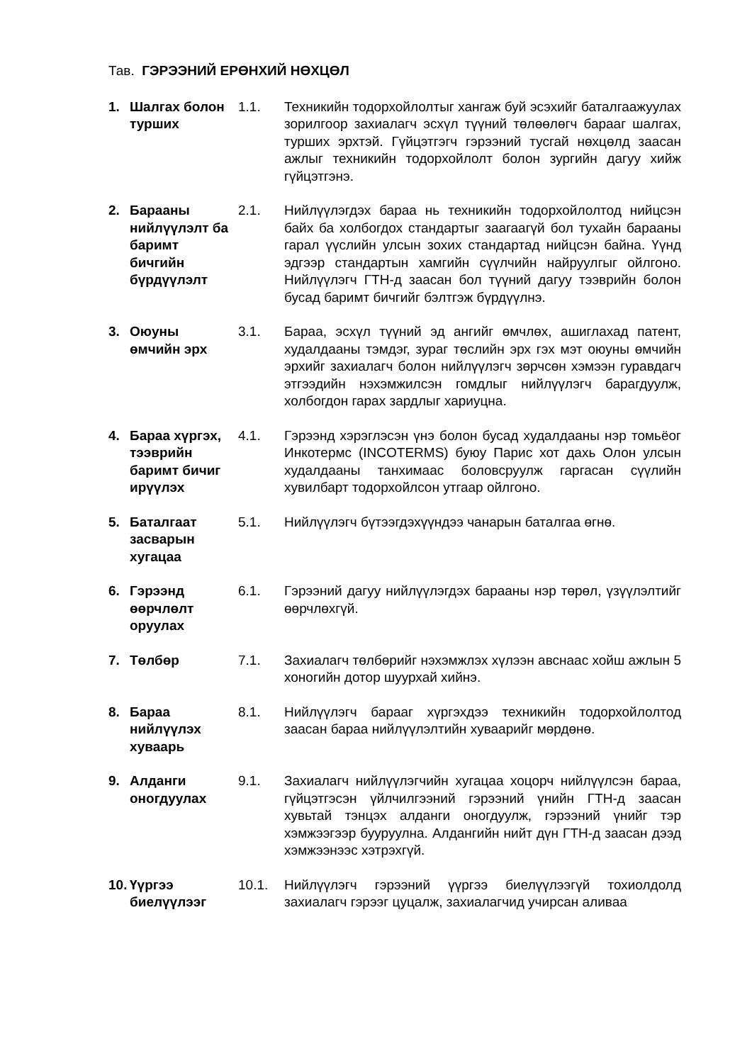Тав. ГЭРЭЭНИЙ ЕРӨНХИЙ НӨХЦӨЛ
| 1. | Шалгах болон турших | 1.1. | Техникийн тодорхойлолтыг хангаж буй эсэхийг баталгаажуулах зорилгоор захиалагч эсхүл түүний төлөөлөгч барааг шалгах, турших эрхтэй. Гүйцэтгэгч гэрээний тусгай нөхцөлд заасан ажлыг техникийн тодорхойлолт болон зургийн дагуу хийж гүйцэтгэнэ. |
| 2. | Барааны нийлүүлэлт ба баримт бичгийн бүрдүүлэлт | 2.1. | Нийлүүлэгдэх бараа нь техникийн тодорхойлолтод нийцсэн байх ба холбогдох стандартыг заагаагүй бол тухайн барааны гарал үүслийн улсын зохих стандартад нийцсэн байна. Үүнд эдгээр стандартын хамгийн сүүлчийн найруулгыг ойлгоно. Нийлүүлэгч ГТН-д заасан бол түүний дагуу тээврийн болон бусад баримт бичгийг бэлтгэж бүрдүүлнэ. |
| 3. | Оюуны өмчийн эрх | 3.1. | Бараа, эсхүл түүний эд ангийг өмчлөх, ашиглахад патент, худалдааны тэмдэг, зураг төслийн эрх гэх мэт оюуны өмчийн эрхийг захиалагч болон нийлүүлэгч зөрчсөн хэмээн гуравдагч этгээдийн нэхэмжилсэн гомдлыг нийлүүлэгч барагдуулж, холбогдон гарах зардлыг хариуцна. |
| 4. | Бараа хүргэх, тээврийн баримт бичиг ирүүлэх | 4.1. | Гэрээнд хэрэглэсэн үнэ болон бусад худалдааны нэр томьёог Инкотермс (INCOTERMS) буюу Парис хот дахь Олон улсын худалдааны танхимаас боловсруулж гаргасан сүүлийн хувилбарт тодорхойлсон утгаар ойлгоно. |
| 5. | Баталгаат засварын хугацаа | 5.1. | Нийлүүлэгч бүтээгдэхүүндээ чанарын баталгаа өгнө. |
| 6. | Гэрээнд өөрчлөлт оруулах | 6.1. | Гэрээний дагуу нийлүүлэгдэх барааны нэр төрөл, үзүүлэлтийг өөрчлөхгүй. |
| 7. | Төлбөр | 7.1. | Захиалагч төлбөрийг нэхэмжлэх хүлээн авснаас хойш ажлын 5 хоногийн дотор шуурхай хийнэ. |
| 8. | Бараа нийлүүлэх хуваарь | 8.1. | Нийлүүлэгч барааг хүргэхдээ техникийн тодорхойлолтод заасан бараа нийлүүлэлтийн хуваарийг мөрдөнө. |
| 9. | Алданги оногдуулах | 9.1. | Захиалагч нийлүүлэгчийн хугацаа хоцорч нийлүүлсэн бараа, гүйцэтгэсэн үйлчилгээний гэрээний үнийн ГТН-д заасан хувьтай тэнцэх алданги оногдуулж, гэрээний үнийг тэр хэмжээгээр бууруулна. Алдангийн нийт дүн ГТН-д заасан дээд хэмжээнээс хэтрэхгүй. |
| 10. | Үүргээ биелүүлээг | 10.1. | Нийлүүлэгч гэрээний үүргээ биелүүлээгүй тохиолдолд захиалагч гэрээг цуцалж, захиалагчид учирсан аливаа |